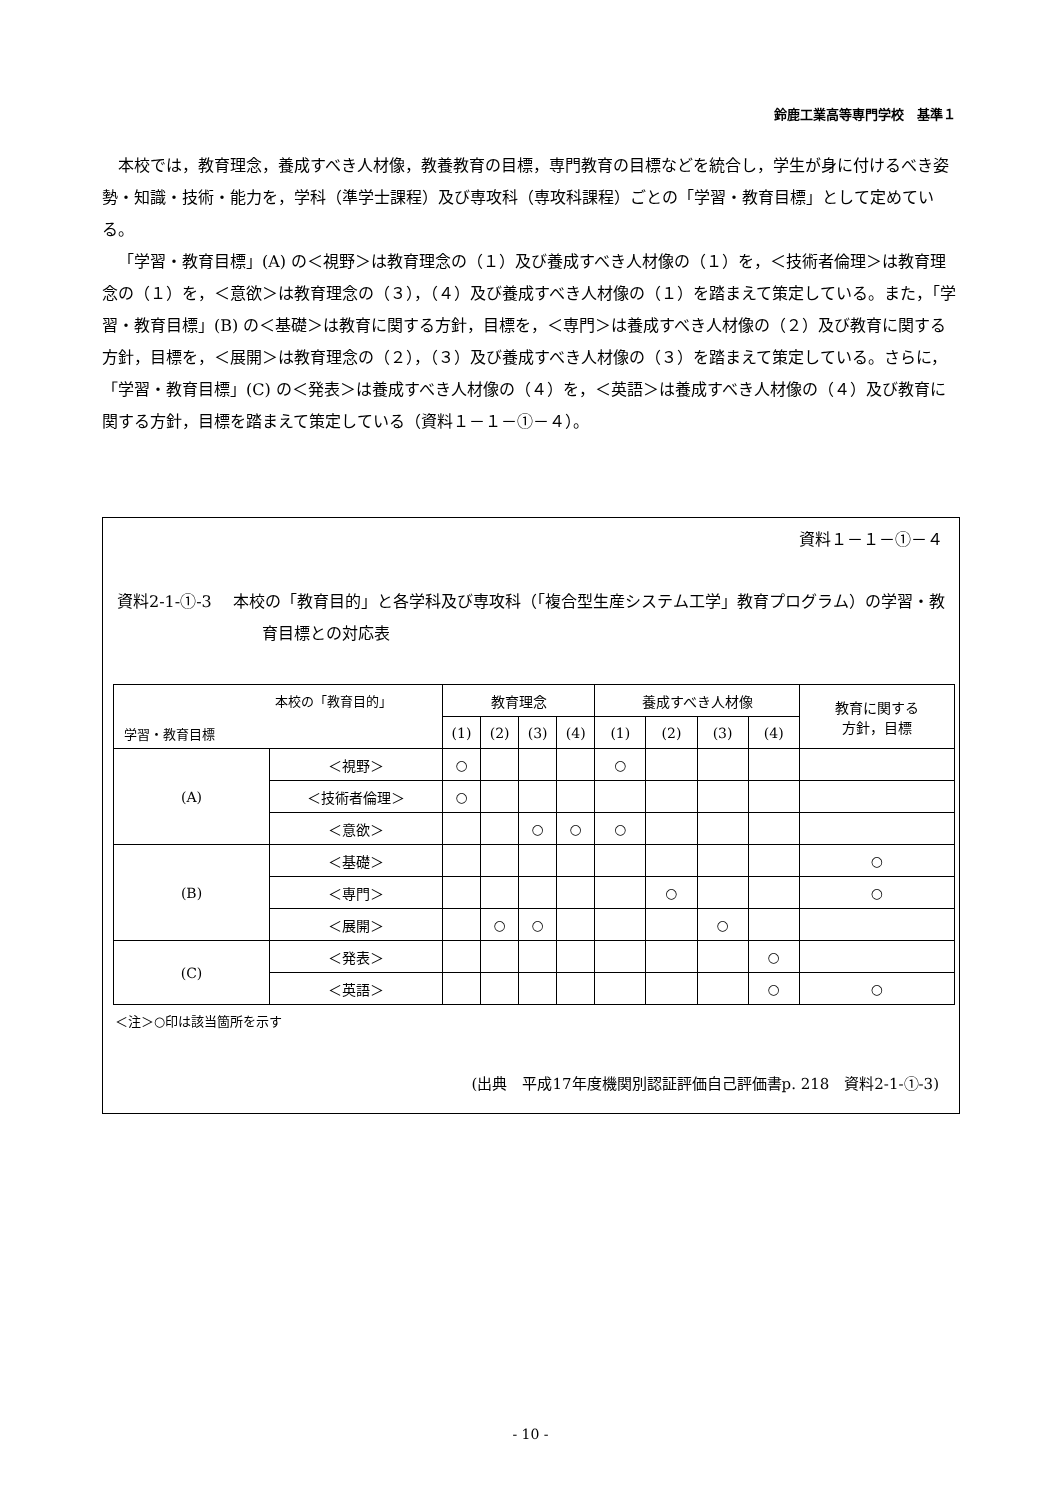鈴鹿工業高等専門学校　基準１
本校では，教育理念，養成すべき人材像，教養教育の目標，専門教育の目標などを統合し，学生が身に付けるべき姿勢・知識・技術・能力を，学科（準学士課程）及び専攻科（専攻科課程）ごとの「学習・教育目標」として定めている。
「学習・教育目標」(A) の＜視野＞は教育理念の（１）及び養成すべき人材像の（１）を，＜技術者倫理＞は教育理念の（１）を，＜意欲＞は教育理念の（３），（４）及び養成すべき人材像の（１）を踏まえて策定している。また，「学習・教育目標」(B) の＜基礎＞は教育に関する方針，目標を，＜専門＞は養成すべき人材像の（２）及び教育に関する方針，目標を，＜展開＞は教育理念の（２），（３）及び養成すべき人材像の（３）を踏まえて策定している。さらに，「学習・教育目標」(C) の＜発表＞は養成すべき人材像の（４）を，＜英語＞は養成すべき人材像の（４）及び教育に関する方針，目標を踏まえて策定している（資料１－１－①－４）。
資料１－１－①－４
資料2-1-①-3　 本校の「教育目的」と各学科及び専攻科（「複合型生産システム工学」教育プログラム）の学習・教育目標との対応表
| 本校の「教育目的」 学習・教育目標 | | 教育理念 | | | | 養成すべき人材像 | | | | 教育に関する 方針，目標 |
| --- | --- | --- | --- | --- | --- | --- | --- | --- | --- | --- |
| | | (1) | (2) | (3) | (4) | (1) | (2) | (3) | (4) | |
| (A) | ＜視野＞ | ○ | | | | ○ | | | | |
| | ＜技術者倫理＞ | ○ | | | | | | | | |
| | ＜意欲＞ | | | ○ | ○ | ○ | | | | |
| (B) | ＜基礎＞ | | | | | | | | | ○ |
| | ＜専門＞ | | | | | | ○ | | | ○ |
| | ＜展開＞ | | ○ | ○ | | | | ○ | | |
| (C) | ＜発表＞ | | | | | | | | ○ | |
| | ＜英語＞ | | | | | | | | ○ | ○ |
＜注＞○印は該当箇所を示す
(出典　平成17年度機関別認証評価自己評価書p. 218　資料2-1-①-3)
- 10 -